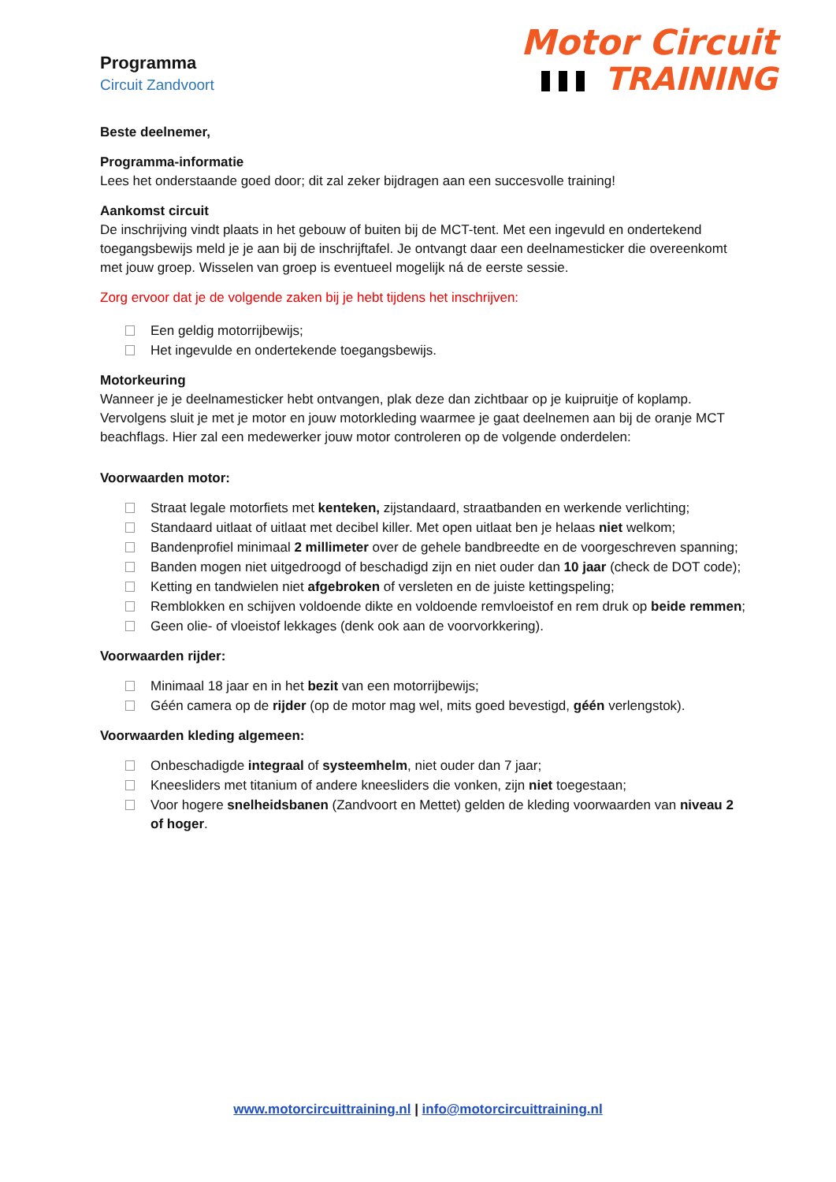Motor Circuit
TRAINING
Programma
Circuit Zandvoort
Beste deelnemer,
Programma-informatie
Lees het onderstaande goed door; dit zal zeker bijdragen aan een succesvolle training!
Aankomst circuit
De inschrijving vindt plaats in het gebouw of buiten bij de MCT-tent. Met een ingevuld en ondertekend toegangsbewijs meld je je aan bij de inschrijftafel. Je ontvangt daar een deelnamesticker die overeenkomt met jouw groep. Wisselen van groep is eventueel mogelijk ná de eerste sessie.
Zorg ervoor dat je de volgende zaken bij je hebt tijdens het inschrijven:
Een geldig motorrijbewijs;
Het ingevulde en ondertekende toegangsbewijs.
Motorkeuring
Wanneer je je deelnamesticker hebt ontvangen, plak deze dan zichtbaar op je kuipruitje of koplamp. Vervolgens sluit je met je motor en jouw motorkleding waarmee je gaat deelnemen aan bij de oranje MCT beachflags. Hier zal een medewerker jouw motor controleren op de volgende onderdelen:
Voorwaarden motor:
Straat legale motorfiets met kenteken, zijstandaard, straatbanden en werkende verlichting;
Standaard uitlaat of uitlaat met decibel killer. Met open uitlaat ben je helaas niet welkom;
Bandenprofiel minimaal 2 millimeter over de gehele bandbreedte en de voorgeschreven spanning;
Banden mogen niet uitgedroogd of beschadigd zijn en niet ouder dan 10 jaar (check de DOT code);
Ketting en tandwielen niet afgebroken of versleten en de juiste kettingspeling;
Remblokken en schijven voldoende dikte en voldoende remvloeistof en rem druk op beide remmen;
Geen olie- of vloeistof lekkages (denk ook aan de voorvorkkering).
Voorwaarden rijder:
Minimaal 18 jaar en in het bezit van een motorrijbewijs;
Géén camera op de rijder (op de motor mag wel, mits goed bevestigd, géén verlengstok).
Voorwaarden kleding algemeen:
Onbeschadigde integraal of systeemhelm, niet ouder dan 7 jaar;
Kneesliders met titanium of andere kneesliders die vonken, zijn niet toegestaan;
Voor hogere snelheidsbanen (Zandvoort en Mettet) gelden de kleding voorwaarden van niveau 2 of hoger.
www.motorcircuittraining.nl | info@motorcircuittraining.nl